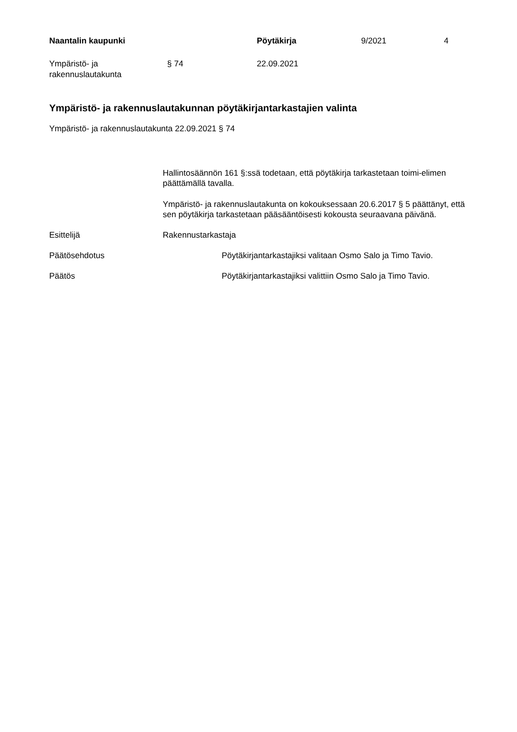Naantalin kaupunki Pöytäkirja 9/2021 4
Ympäristö- ja
rakennuslautakunta
§ 74 22.09.2021
Ympäristö- ja rakennuslautakunnan pöytäkirjantarkastajien valinta
Ympäristö- ja rakennuslautakunta 22.09.2021 § 74
Hallintosäännön 161 §:ssä todetaan, että pöytäkirja tarkastetaan toimi-elimen päättämällä tavalla.
Ympäristö- ja rakennuslautakunta on kokouksessaan 20.6.2017 § 5 päättänyt, että sen pöytäkirja tarkastetaan pääsääntöisesti kokousta seuraavana päivänä.
Esittelijä Rakennustarkastaja
Päätösehdotus Pöytäkirjantarkastajiksi valitaan Osmo Salo ja Timo Tavio.
Päätös Pöytäkirjantarkastajiksi valittiin Osmo Salo ja Timo Tavio.